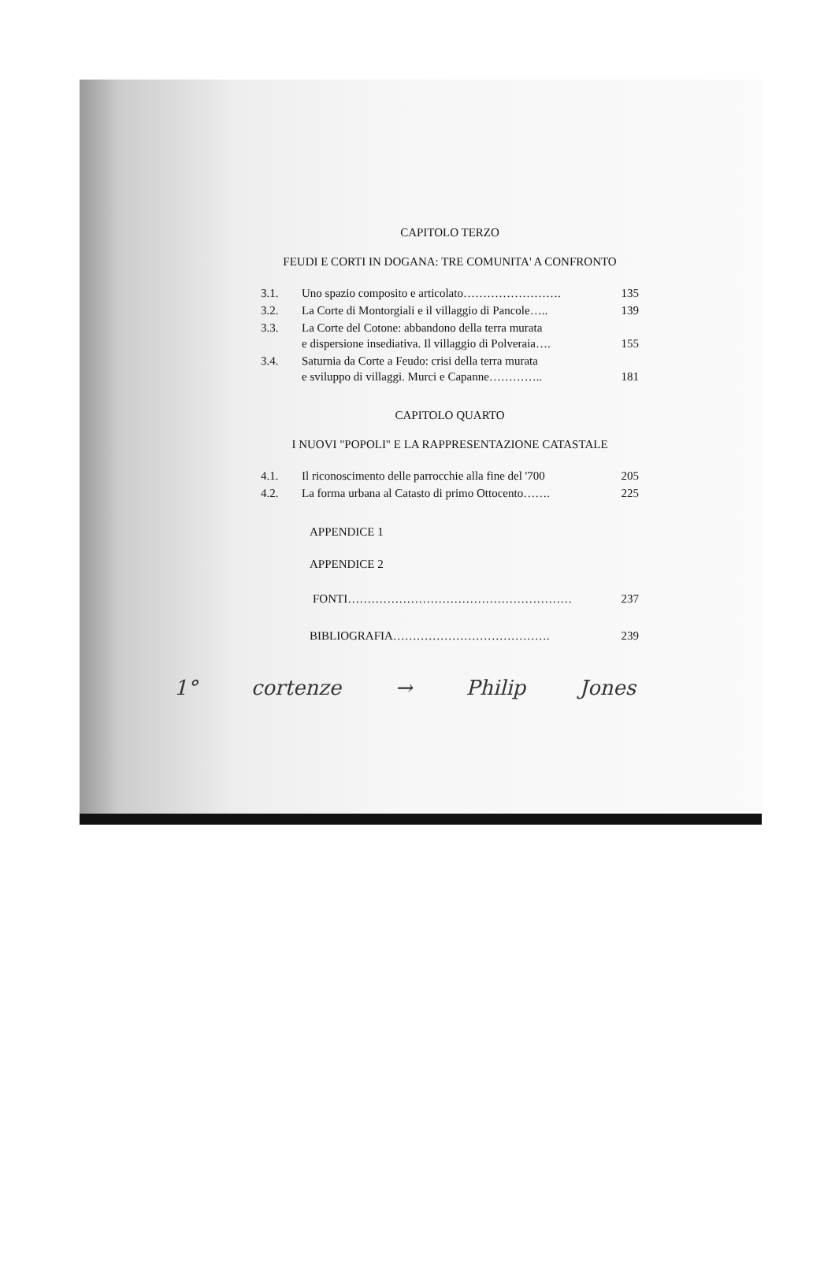CAPITOLO TERZO
FEUDI E CORTI IN DOGANA: TRE COMUNITA' A CONFRONTO
| 3.1. | Uno spazio composito e articolato……………………. | 135 |
| 3.2. | La Corte di Montorgiali e il villaggio di Pancole….. | 139 |
| 3.3. | La Corte del Cotone: abbandono della terra murata e dispersione insediativa. Il villaggio di Polveraia…. | 155 |
| 3.4. | Saturnia da Corte a Feudo: crisi della terra murata e sviluppo di villaggi. Murci e Capanne………….. | 181 |
CAPITOLO QUARTO
I NUOVI "POPOLI" E LA RAPPRESENTAZIONE CATASTALE
| 4.1. | Il riconoscimento delle parrocchie alla fine del '700 | 205 |
| 4.2. | La forma urbana al Catasto di primo Ottocento……. | 225 |
APPENDICE 1
APPENDICE 2
| FONTI………………………………………………… | 237 |
| BIBLIOGRAFIA…………………………………. | 239 |
1° cortenze → Philip Jones